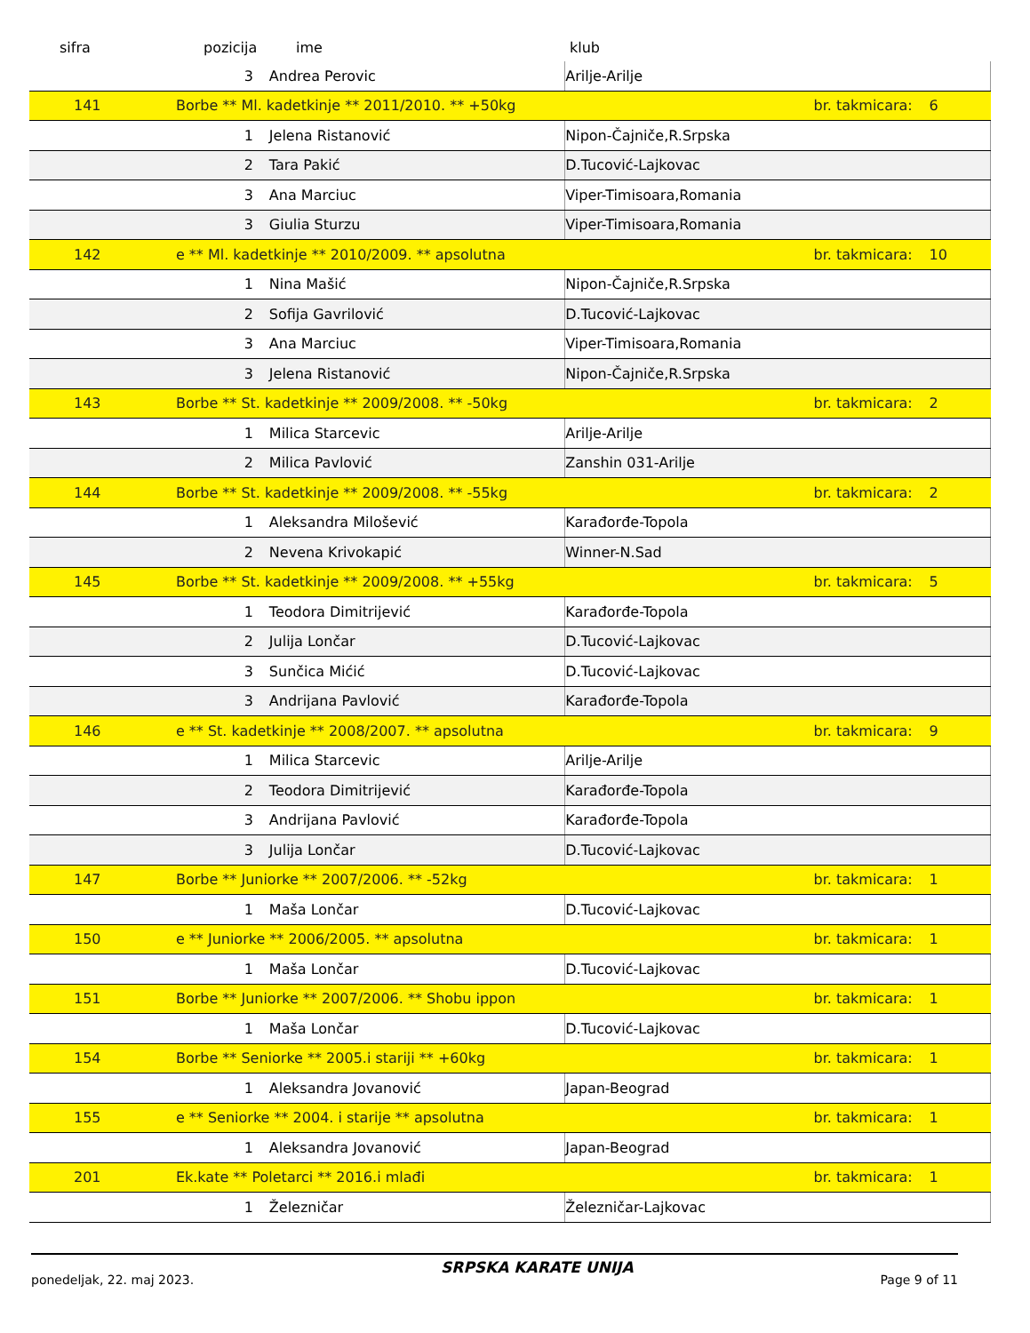sifra pozicija ime klub
| | 3 | Andrea Perovic | Arilje-Arilje | | |
| 141 | Borbe ** Ml. kadetkinje ** 2011/2010. ** +50kg | | | br. takmicara: | 6 |
| | 1 | Jelena Ristanović | Nipon-Čajniče,R.Srpska | | |
| | 2 | Tara Pakić | D.Tucović-Lajkovac | | |
| | 3 | Ana Marciuc | Viper-Timisoara,Romania | | |
| | 3 | Giulia Sturzu | Viper-Timisoara,Romania | | |
| 142 | e ** Ml. kadetkinje ** 2010/2009. ** apsolutna | | | br. takmicara: | 10 |
| | 1 | Nina Mašić | Nipon-Čajniče,R.Srpska | | |
| | 2 | Sofija Gavrilović | D.Tucović-Lajkovac | | |
| | 3 | Ana Marciuc | Viper-Timisoara,Romania | | |
| | 3 | Jelena Ristanović | Nipon-Čajniče,R.Srpska | | |
| 143 | Borbe ** St. kadetkinje ** 2009/2008. ** -50kg | | | br. takmicara: | 2 |
| | 1 | Milica Starcevic | Arilje-Arilje | | |
| | 2 | Milica Pavlović | Zanshin 031-Arilje | | |
| 144 | Borbe ** St. kadetkinje ** 2009/2008. ** -55kg | | | br. takmicara: | 2 |
| | 1 | Aleksandra Milošević | Karađorđe-Topola | | |
| | 2 | Nevena Krivokapić | Winner-N.Sad | | |
| 145 | Borbe ** St. kadetkinje ** 2009/2008. ** +55kg | | | br. takmicara: | 5 |
| | 1 | Teodora Dimitrijević | Karađorđe-Topola | | |
| | 2 | Julija Lončar | D.Tucović-Lajkovac | | |
| | 3 | Sunčica Mićić | D.Tucović-Lajkovac | | |
| | 3 | Andrijana Pavlović | Karađorđe-Topola | | |
| 146 | e ** St. kadetkinje ** 2008/2007. ** apsolutna | | | br. takmicara: | 9 |
| | 1 | Milica Starcevic | Arilje-Arilje | | |
| | 2 | Teodora Dimitrijević | Karađorđe-Topola | | |
| | 3 | Andrijana Pavlović | Karađorđe-Topola | | |
| | 3 | Julija Lončar | D.Tucović-Lajkovac | | |
| 147 | Borbe ** Juniorke ** 2007/2006. ** -52kg | | | br. takmicara: | 1 |
| | 1 | Maša Lončar | D.Tucović-Lajkovac | | |
| 150 | e ** Juniorke ** 2006/2005. ** apsolutna | | | br. takmicara: | 1 |
| | 1 | Maša Lončar | D.Tucović-Lajkovac | | |
| 151 | Borbe ** Juniorke ** 2007/2006. ** Shobu ippon | | | br. takmicara: | 1 |
| | 1 | Maša Lončar | D.Tucović-Lajkovac | | |
| 154 | Borbe ** Seniorke ** 2005.i stariji ** +60kg | | | br. takmicara: | 1 |
| | 1 | Aleksandra Jovanović | Japan-Beograd | | |
| 155 | e ** Seniorke ** 2004. i starije ** apsolutna | | | br. takmicara: | 1 |
| | 1 | Aleksandra Jovanović | Japan-Beograd | | |
| 201 | Ek.kate ** Poletarci ** 2016.i mlađi | | | br. takmicara: | 1 |
| | 1 | Železničar | Železničar-Lajkovac | | |
ponedeljak, 22. maj 2023. SRPSKA KARATE UNIJA Page 9 of 11